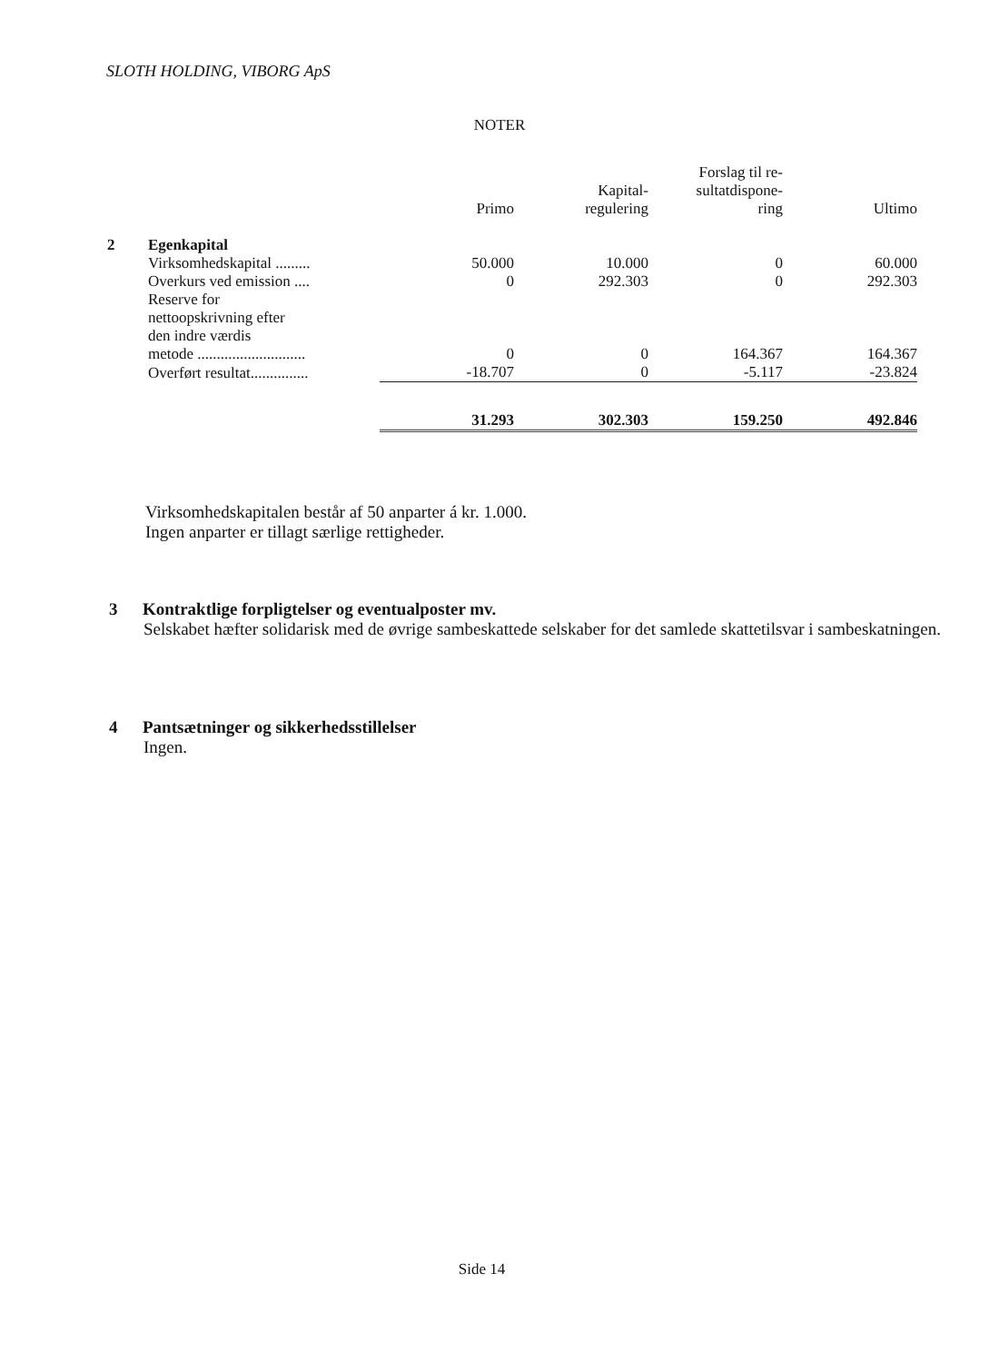SLOTH HOLDING, VIBORG ApS
NOTER
| | | Primo | Kapital- regulering | Forslag til re- sultatdispone- ring | Ultimo |
| --- | --- | --- | --- | --- | --- |
| 2 | Egenkapital | | | | |
| | Virksomhedskapital ......... | 50.000 | 10.000 | 0 | 60.000 |
| | Overkurs ved emission .... | 0 | 292.303 | 0 | 292.303 |
| | Reserve for nettoopskrivning efter den indre værdis metode ............................ | 0 | 0 | 164.367 | 164.367 |
| | Overført resultat............... | -18.707 | 0 | -5.117 | -23.824 |
| | | 31.293 | 302.303 | 159.250 | 492.846 |
Virksomhedskapitalen består af 50 anparter á kr. 1.000.
Ingen anparter er tillagt særlige rettigheder.
3 Kontraktlige forpligtelser og eventualposter mv.
Selskabet hæfter solidarisk med de øvrige sambeskattede selskaber for det samlede skattetilsvar i sambeskatningen.
4 Pantsætninger og sikkerhedsstillelser
Ingen.
Side 14